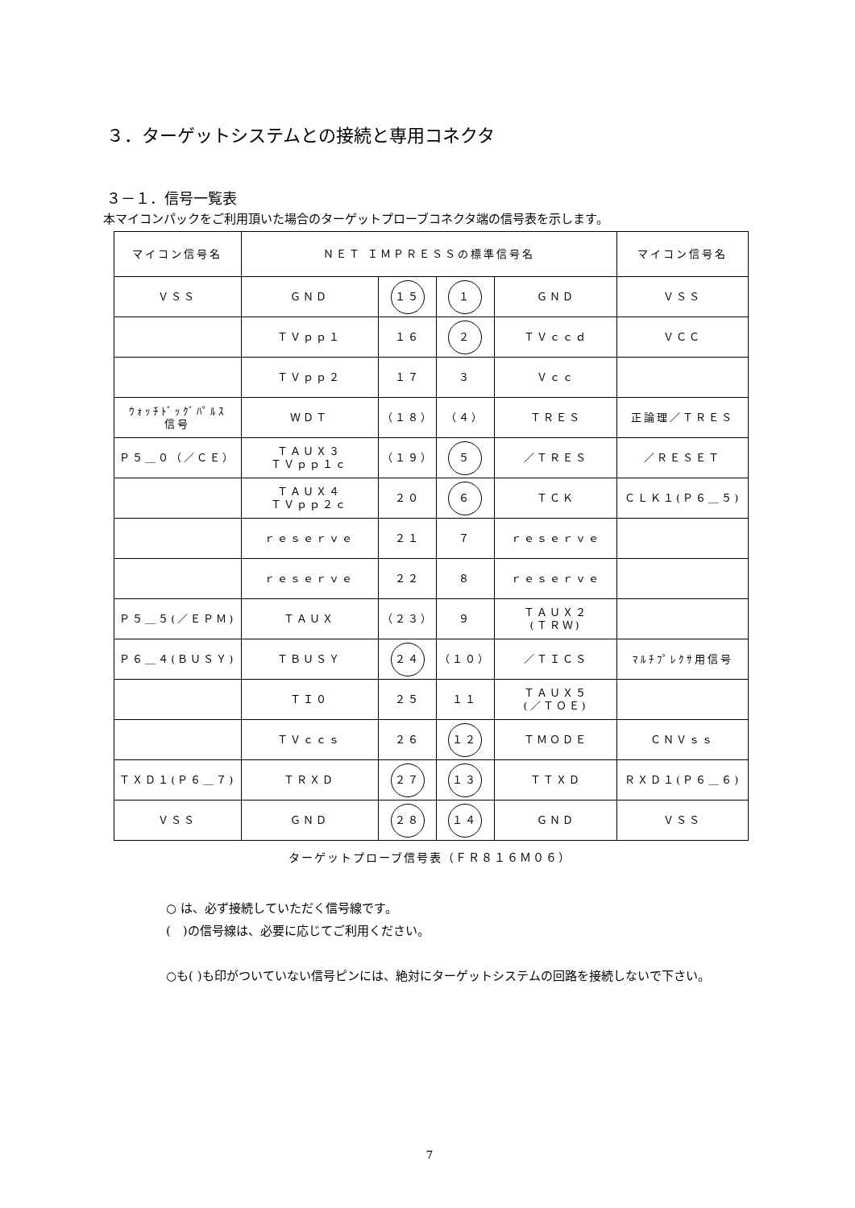３．ターゲットシステムとの接続と専用コネクタ
３－１．信号一覧表
本マイコンパックをご利用頂いた場合のターゲットプローブコネクタ端の信号表を示します。
| マイコン信号名 | ＮＥＴ ＩＭＰＲＥＳＳの標準信号名 | | | | マイコン信号名 |
| ＶＳＳ | ＧＮＤ | １５ | １ | ＧＮＤ | ＶＳＳ |
| | ＴＶｐｐ１ | １６ | ２ | ＴＶｃｃｄ | ＶＣＣ |
| | ＴＶｐｐ２ | １７ | ３ | Ｖｃｃ | |
| ｳｫｯﾁﾄﾞｯｸﾞﾊﾟﾙｽ 信号 | ＷＤＴ | （１８） | （４） | ＴＲＥＳ | 正論理／ＴＲＥＳ |
| Ｐ５＿０（／ＣＥ） | ＴＡＵＸ３ ＴＶｐｐ１ｃ | （１９） | ５ | ／ＴＲＥＳ | ／ＲＥＳＥＴ |
| | ＴＡＵＸ４ ＴＶｐｐ２ｃ | ２０ | ６ | ＴＣＫ | ＣＬＫ１(Ｐ６＿５) |
| | ｒｅｓｅｒｖｅ | ２１ | ７ | ｒｅｓｅｒｖｅ | |
| | ｒｅｓｅｒｖｅ | ２２ | ８ | ｒｅｓｅｒｖｅ | |
| Ｐ５＿５(／ＥＰＭ) | ＴＡＵＸ | （２３） | ９ | ＴＡＵＸ２ (ＴＲＷ) | |
| Ｐ６＿４(ＢＵＳＹ) | ＴＢＵＳＹ | ２４ | （１０） | ／ＴＩＣＳ | ﾏﾙﾁﾌﾟﾚｸｻ用信号 |
| | ＴＩ０ | ２５ | １１ | ＴＡＵＸ５ (／ＴＯＥ) | |
| | ＴＶｃｃｓ | ２６ | １２ | ＴＭＯＤＥ | ＣＮＶｓｓ |
| ＴＸＤ１(Ｐ６＿７) | ＴＲＸＤ | ２７ | １３ | ＴＴＸＤ | ＲＸＤ１(Ｐ６＿６) |
| ＶＳＳ | ＧＮＤ | ２８ | １４ | ＧＮＤ | ＶＳＳ |
ターゲットプローブ信号表（ＦＲ８１６Ｍ０６）
○ は、必ず接続していただく信号線です。
(　)の信号線は、必要に応じてご利用ください。
○も( )も印がついていない信号ピンには、絶対にターゲットシステムの回路を接続しないで下さい。
7